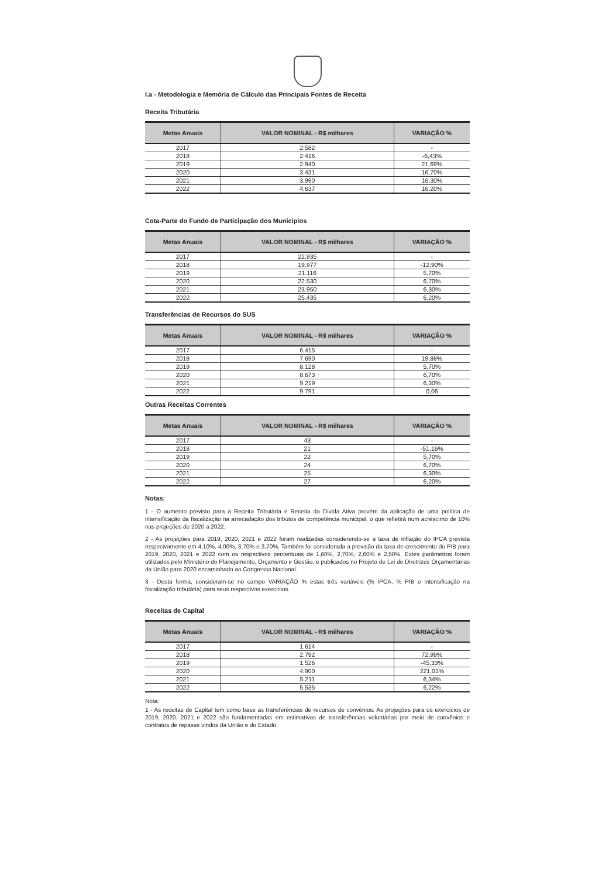I.a - Metodologia e Memória de Cálculo das Principais Fontes de Receita
Receita Tributária
| Metas Anuais | VALOR NOMINAL - R$ milhares | VARIAÇÃO % |
| --- | --- | --- |
| 2017 | 2.582 | - |
| 2018 | 2.416 | -6,43% |
| 2019 | 2.940 | 21,69% |
| 2020 | 3.431 | 16,70% |
| 2021 | 3.990 | 16,30% |
| 2022 | 4.637 | 16,20% |
Cota-Parte do Fundo de Participação dos Municipios
| Metas Anuais | VALOR NOMINAL - R$ milhares | VARIAÇÃO % |
| --- | --- | --- |
| 2017 | 22.935 | - |
| 2018 | 19.977 | -12,90% |
| 2019 | 21.116 | 5,70% |
| 2020 | 22.530 | 6,70% |
| 2021 | 23.950 | 6,30% |
| 2022 | 25.435 | 6,20% |
Transferências de Recursos do SUS
| Metas Anuais | VALOR NOMINAL - R$ milhares | VARIAÇÃO % |
| --- | --- | --- |
| 2017 | 6.415 | - |
| 2018 | 7.690 | 19,88% |
| 2019 | 8.128 | 5,70% |
| 2020 | 8.673 | 6,70% |
| 2021 | 9.219 | 6,30% |
| 2022 | 9.791 | 0,06 |
Outras Receitas Correntes
| Metas Anuais | VALOR NOMINAL - R$ milhares | VARIAÇÃO % |
| --- | --- | --- |
| 2017 | 43 | - |
| 2018 | 21 | -51,16% |
| 2019 | 22 | 5,70% |
| 2020 | 24 | 6,70% |
| 2021 | 25 | 6,30% |
| 2022 | 27 | 6,20% |
Notas:
1 - O aumento previsto para a Receita Tributária e Receita da Dívida Ativa provém da aplicação de uma política de intensificação da fiscalização na arrecadação dos tributos de competência municipal, o que refletirá num acréscimo de 10% nas projeções de 2020 a 2022.
2 - As projeções para 2019, 2020, 2021 e 2022 foram realizadas considerendo-se a taxa de inflação do IPCA prevista respecivamente em 4,10%, 4,00%, 3,70% e 3,70%. Também foi considerada a previsão da taxa de crescimento do PIB para 2019, 2020, 2021 e 2022 com os respectivos percentuais de 1,60%, 2,70%, 2,60% e 2,50%. Estes parâmetros foram utilizados pelo Ministério do Planejamento, Orçamento e Gestão, e publicados no Projeto de Lei de Diretrizes Orçamentárias da União para 2020 encaminhado ao Congresso Nacional.
3 - Desta forma, consideram-se no campo VARIAÇÃO % estas três variáveis (% IPCA, % PIB e intensificação na fiscalização tributária) para seus respectivos exercícios.
Receitas de Capital
| Metas Anuais | VALOR NOMINAL - R$ milhares | VARIAÇÃO % |
| --- | --- | --- |
| 2017 | 1.614 | - |
| 2018 | 2.792 | 72,99% |
| 2019 | 1.526 | -45,33% |
| 2020 | 4.900 | 221,01% |
| 2021 | 5.211 | 6,34% |
| 2022 | 5.535 | 6,22% |
Nota:
1 - As receitas de Capital tem como base as transferências de recursos de convênios. As projeções para os exercícios de 2019, 2020, 2021 e 2022 são fundamentadas em estimativas de transferências voluntárias por meio de convênios e contratos de repasse vindos da União e do Estado.